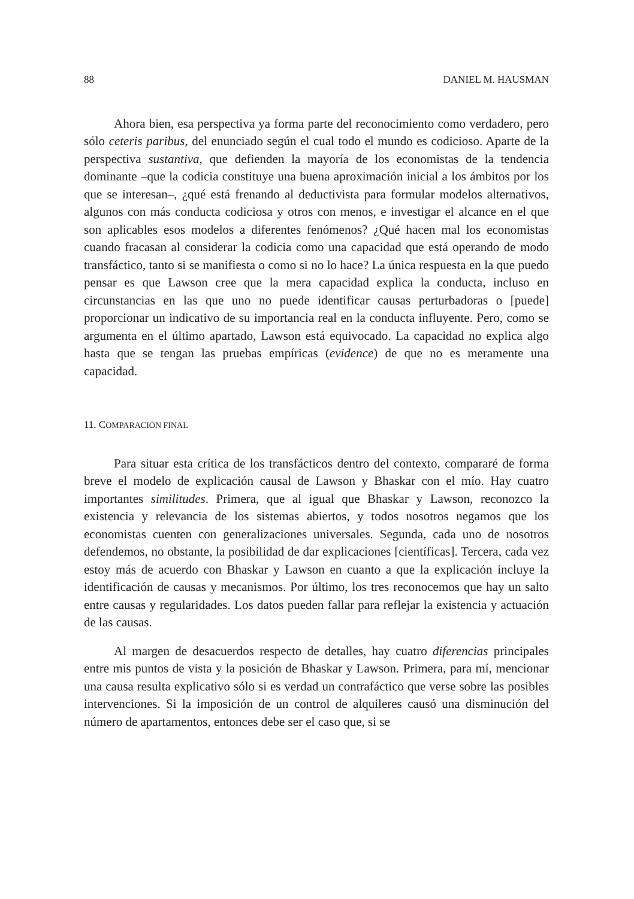88 DANIEL M. HAUSMAN
Ahora bien, esa perspectiva ya forma parte del reconocimiento como verdadero, pero sólo ceteris paribus, del enunciado según el cual todo el mundo es codicioso. Aparte de la perspectiva sustantiva, que defienden la mayoría de los economistas de la tendencia dominante –que la codicia constituye una buena aproximación inicial a los ámbitos por los que se interesan–, ¿qué está frenando al deductivista para formular modelos alternativos, algunos con más conducta codiciosa y otros con menos, e investigar el alcance en el que son aplicables esos modelos a diferentes fenómenos? ¿Qué hacen mal los economistas cuando fracasan al considerar la codicia como una capacidad que está operando de modo transfáctico, tanto si se manifiesta o como si no lo hace? La única respuesta en la que puedo pensar es que Lawson cree que la mera capacidad explica la conducta, incluso en circunstancias en las que uno no puede identificar causas perturbadoras o [puede] proporcionar un indicativo de su importancia real en la conducta influyente. Pero, como se argumenta en el último apartado, Lawson está equivocado. La capacidad no explica algo hasta que se tengan las pruebas empíricas (evidence) de que no es meramente una capacidad.
11. COMPARACIÓN FINAL
Para situar esta crítica de los transfácticos dentro del contexto, compararé de forma breve el modelo de explicación causal de Lawson y Bhaskar con el mío. Hay cuatro importantes similitudes. Primera, que al igual que Bhaskar y Lawson, reconozco la existencia y relevancia de los sistemas abiertos, y todos nosotros negamos que los economistas cuenten con generalizaciones universales. Segunda, cada uno de nosotros defendemos, no obstante, la posibilidad de dar explicaciones [científicas]. Tercera, cada vez estoy más de acuerdo con Bhaskar y Lawson en cuanto a que la explicación incluye la identificación de causas y mecanismos. Por último, los tres reconocemos que hay un salto entre causas y regularidades. Los datos pueden fallar para reflejar la existencia y actuación de las causas.
Al margen de desacuerdos respecto de detalles, hay cuatro diferencias principales entre mis puntos de vista y la posición de Bhaskar y Lawson. Primera, para mí, mencionar una causa resulta explicativo sólo si es verdad un contrafáctico que verse sobre las posibles intervenciones. Si la imposición de un control de alquileres causó una disminución del número de apartamentos, entonces debe ser el caso que, si se